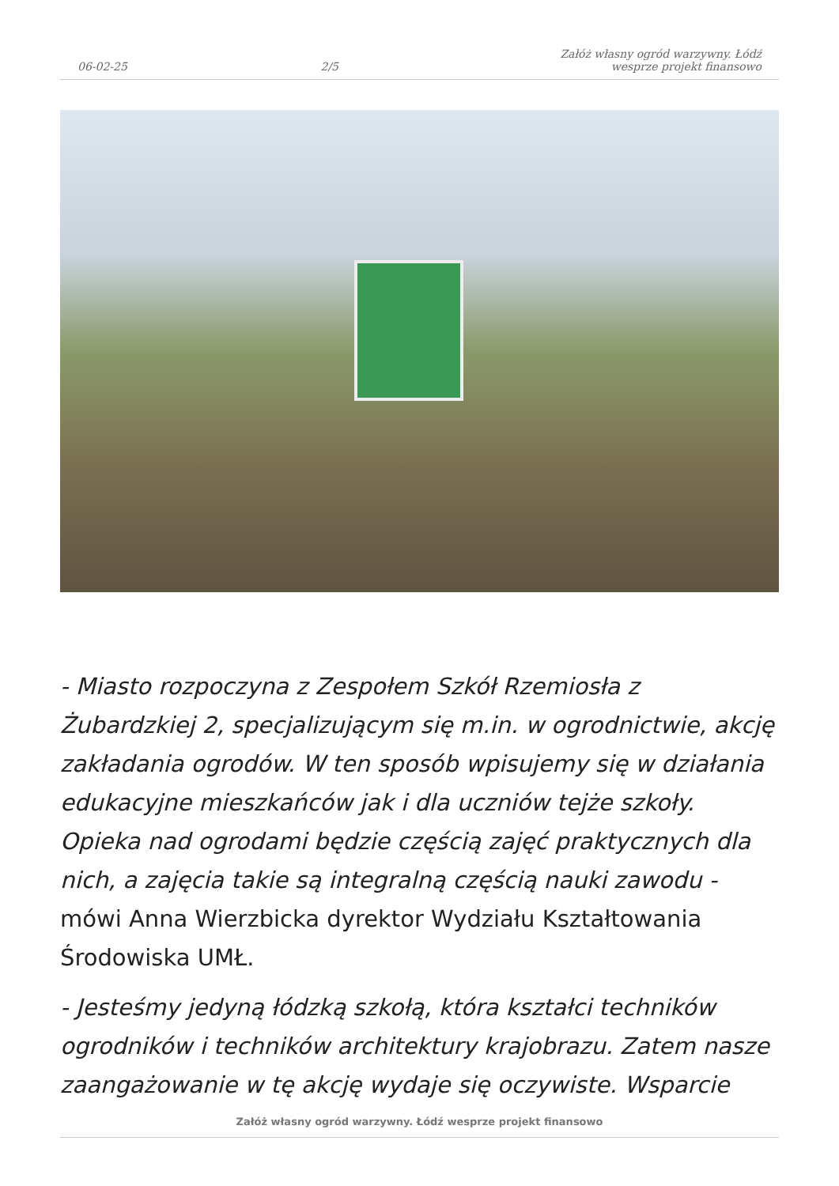06-02-25
2/5
Załóż własny ogród warzywny. Łódź wesprze projekt finansowo
- Miasto rozpoczyna z Zespołem Szkół Rzemiosła z Żubardzkiej 2, specjalizującym się m.in. w ogrodnictwie, akcję zakładania ogrodów. W ten sposób wpisujemy się w działania edukacyjne mieszkańców jak i dla uczniów tejże szkoły. Opieka nad ogrodami będzie częścią zajęć praktycznych dla nich, a zajęcia takie są integralną częścią nauki zawodu - mówi Anna Wierzbicka dyrektor Wydziału Kształtowania Środowiska UMŁ.
- Jesteśmy jedyną łódzką szkołą, która kształci techników ogrodników i techników architektury krajobrazu. Zatem nasze zaangażowanie w tę akcję wydaje się oczywiste. Wsparcie
Załóż własny ogród warzywny. Łódź wesprze projekt finansowo